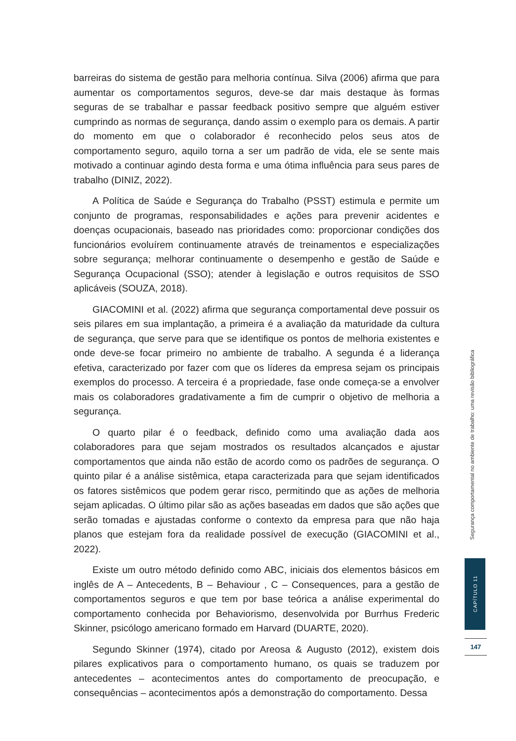barreiras do sistema de gestão para melhoria contínua. Silva (2006) afirma que para aumentar os comportamentos seguros, deve-se dar mais destaque às formas seguras de se trabalhar e passar feedback positivo sempre que alguém estiver cumprindo as normas de segurança, dando assim o exemplo para os demais. A partir do momento em que o colaborador é reconhecido pelos seus atos de comportamento seguro, aquilo torna a ser um padrão de vida, ele se sente mais motivado a continuar agindo desta forma e uma ótima influência para seus pares de trabalho (DINIZ, 2022).
A Política de Saúde e Segurança do Trabalho (PSST) estimula e permite um conjunto de programas, responsabilidades e ações para prevenir acidentes e doenças ocupacionais, baseado nas prioridades como: proporcionar condições dos funcionários evoluírem continuamente através de treinamentos e especializações sobre segurança; melhorar continuamente o desempenho e gestão de Saúde e Segurança Ocupacional (SSO); atender à legislação e outros requisitos de SSO aplicáveis (SOUZA, 2018).
GIACOMINI et al. (2022) afirma que segurança comportamental deve possuir os seis pilares em sua implantação, a primeira é a avaliação da maturidade da cultura de segurança, que serve para que se identifique os pontos de melhoria existentes e onde deve-se focar primeiro no ambiente de trabalho. A segunda é a liderança efetiva, caracterizado por fazer com que os líderes da empresa sejam os principais exemplos do processo. A terceira é a propriedade, fase onde começa-se a envolver mais os colaboradores gradativamente a fim de cumprir o objetivo de melhoria a segurança.
O quarto pilar é o feedback, definido como uma avaliação dada aos colaboradores para que sejam mostrados os resultados alcançados e ajustar comportamentos que ainda não estão de acordo como os padrões de segurança. O quinto pilar é a análise sistêmica, etapa caracterizada para que sejam identificados os fatores sistêmicos que podem gerar risco, permitindo que as ações de melhoria sejam aplicadas. O último pilar são as ações baseadas em dados que são ações que serão tomadas e ajustadas conforme o contexto da empresa para que não haja planos que estejam fora da realidade possível de execução (GIACOMINI et al., 2022).
Existe um outro método definido como ABC, iniciais dos elementos básicos em inglês de A – Antecedents, B – Behaviour , C – Consequences, para a gestão de comportamentos seguros e que tem por base teórica a análise experimental do comportamento conhecida por Behaviorismo, desenvolvida por Burrhus Frederic Skinner, psicólogo americano formado em Harvard (DUARTE, 2020).
Segundo Skinner (1974), citado por Areosa & Augusto (2012), existem dois pilares explicativos para o comportamento humano, os quais se traduzem por antecedentes – acontecimentos antes do comportamento de preocupação, e consequências – acontecimentos após a demonstração do comportamento. Dessa
Segurança comportamental no ambiente de trabalho: uma revisão bibliográfica
CAPÍTULO 11
147